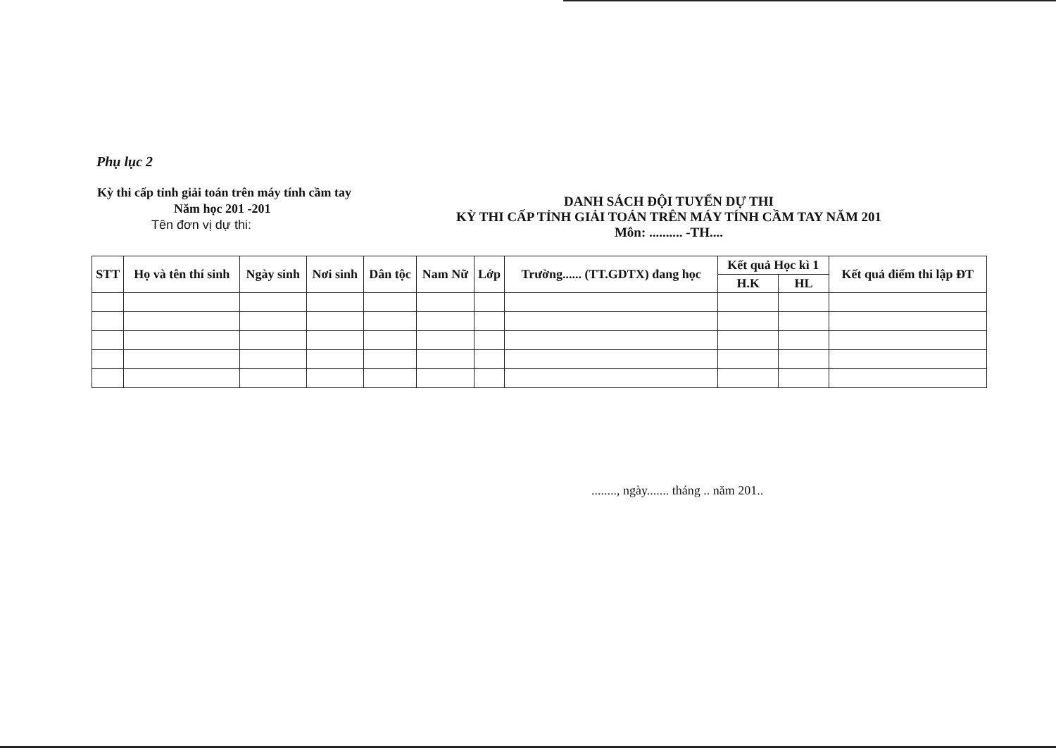Phụ lục 2
Kỳ thi cấp tỉnh giải toán trên máy tính cầm tay
Năm học 201 -201
Tên đơn vị dự thi:
DANH SÁCH ĐỘI TUYỂN DỰ THI
KỲ THI CẤP TỈNH GIẢI TOÁN TRÊN MÁY TÍNH CẦM TAY NĂM 201
Môn: .......... -TH....
| STT | Họ và tên thí sinh | Ngày sinh | Nơi sinh | Dân tộc | Nam Nữ | Lớp | Trường...... (TT.GDTX) đang học | Kết quả Học kì 1 | | Kết quả điểm thi lập ĐT |
| --- | --- | --- | --- | --- | --- | --- | --- | --- | --- | --- |
| | | | | | | | | H.K | HL | |
........, ngày....... tháng .. năm 201..